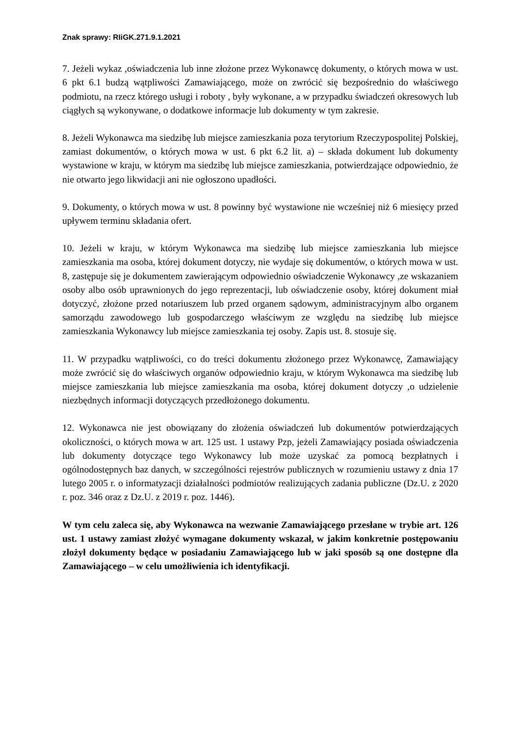Znak sprawy: RIiGK.271.9.1.2021
7. Jeżeli wykaz ,oświadczenia lub inne złożone przez Wykonawcę dokumenty, o których mowa w ust. 6 pkt 6.1 budzą wątpliwości Zamawiającego, może on zwrócić się bezpośrednio do właściwego podmiotu, na rzecz którego usługi i roboty , były wykonane, a w przypadku świadczeń okresowych lub ciągłych są wykonywane, o dodatkowe informacje lub dokumenty w tym zakresie.
8. Jeżeli Wykonawca ma siedzibę lub miejsce zamieszkania poza terytorium Rzeczypospolitej Polskiej, zamiast dokumentów, o których mowa w ust. 6 pkt 6.2 lit. a) – składa dokument lub dokumenty wystawione w kraju, w którym ma siedzibę lub miejsce zamieszkania, potwierdzające odpowiednio, że nie otwarto jego likwidacji ani nie ogłoszono upadłości.
9. Dokumenty, o których mowa w ust. 8 powinny być wystawione nie wcześniej niż 6 miesięcy przed upływem terminu składania ofert.
10. Jeżeli w kraju, w którym Wykonawca ma siedzibę lub miejsce zamieszkania lub miejsce zamieszkania ma osoba, której dokument dotyczy, nie wydaje się dokumentów, o których mowa w ust. 8, zastępuje się je dokumentem zawierającym odpowiednio oświadczenie Wykonawcy ,ze wskazaniem osoby albo osób uprawnionych do jego reprezentacji, lub oświadczenie osoby, której dokument miał dotyczyć, złożone przed notariuszem lub przed organem sądowym, administracyjnym albo organem samorządu zawodowego lub gospodarczego właściwym ze względu na siedzibę lub miejsce zamieszkania Wykonawcy lub miejsce zamieszkania tej osoby. Zapis ust. 8. stosuje się.
11. W przypadku wątpliwości, co do treści dokumentu złożonego przez Wykonawcę, Zamawiający może zwrócić się do właściwych organów odpowiednio kraju, w którym Wykonawca ma siedzibę lub miejsce zamieszkania lub miejsce zamieszkania ma osoba, której dokument dotyczy ,o udzielenie niezbędnych informacji dotyczących przedłożonego dokumentu.
12. Wykonawca nie jest obowiązany do złożenia oświadczeń lub dokumentów potwierdzających okoliczności, o których mowa w art. 125 ust. 1 ustawy Pzp, jeżeli Zamawiający posiada oświadczenia lub dokumenty dotyczące tego Wykonawcy lub może uzyskać za pomocą bezpłatnych i ogólnodostępnych baz danych, w szczególności rejestrów publicznych w rozumieniu ustawy z dnia 17 lutego 2005 r. o informatyzacji działalności podmiotów realizujących zadania publiczne (Dz.U. z 2020 r. poz. 346 oraz z Dz.U. z 2019 r. poz. 1446).
W tym celu zaleca się, aby Wykonawca na wezwanie Zamawiającego przesłane w trybie art. 126 ust. 1 ustawy zamiast złożyć wymagane dokumenty wskazał, w jakim konkretnie postępowaniu złożył dokumenty będące w posiadaniu Zamawiającego lub w jaki sposób są one dostępne dla Zamawiającego – w celu umożliwienia ich identyfikacji.